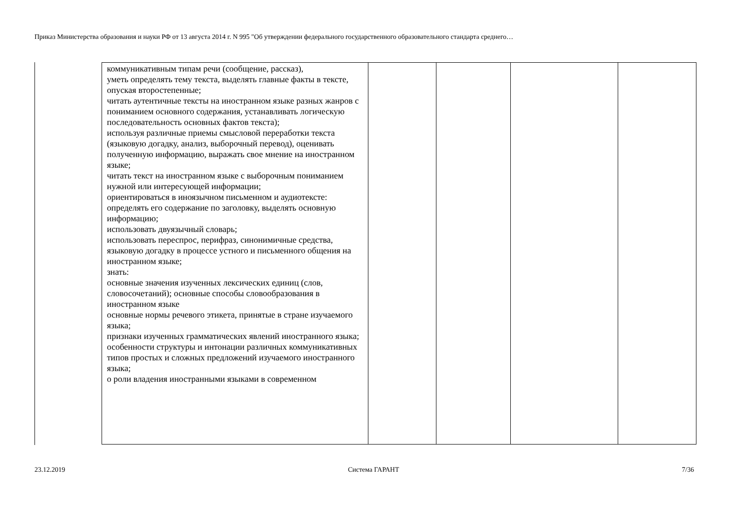Приказ Министерства образования и науки РФ от 13 августа 2014 г. N 995 "Об утверждении федерального государственного образовательного стандарта среднего…
| коммуникативным типам речи (сообщение, рассказ), уметь определять тему текста, выделять главные факты в тексте, опуская второстепенные; читать аутентичные тексты на иностранном языке разных жанров с пониманием основного содержания, устанавливать логическую последовательность основных фактов текста); используя различные приемы смысловой переработки текста (языковую догадку, анализ, выборочный перевод), оценивать полученную информацию, выражать свое мнение на иностранном языке; читать текст на иностранном языке с выборочным пониманием нужной или интересующей информации; ориентироваться в иноязычном письменном и аудиотексте: определять его содержание по заголовку, выделять основную информацию; использовать двуязычный словарь; использовать переспрос, перифраз, синонимичные средства, языковую догадку в процессе устного и письменного общения на иностранном языке; знать: основные значения изученных лексических единиц (слов, словосочетаний); основные способы словообразования в иностранном языке основные нормы речевого этикета, принятые в стране изучаемого языка; признаки изученных грамматических явлений иностранного языка; особенности структуры и интонации различных коммуникативных типов простых и сложных предложений изучаемого иностранного языка; о роли владения иностранными языками в современном | | | | |
23.12.2019 Система ГАРАНТ 7/36